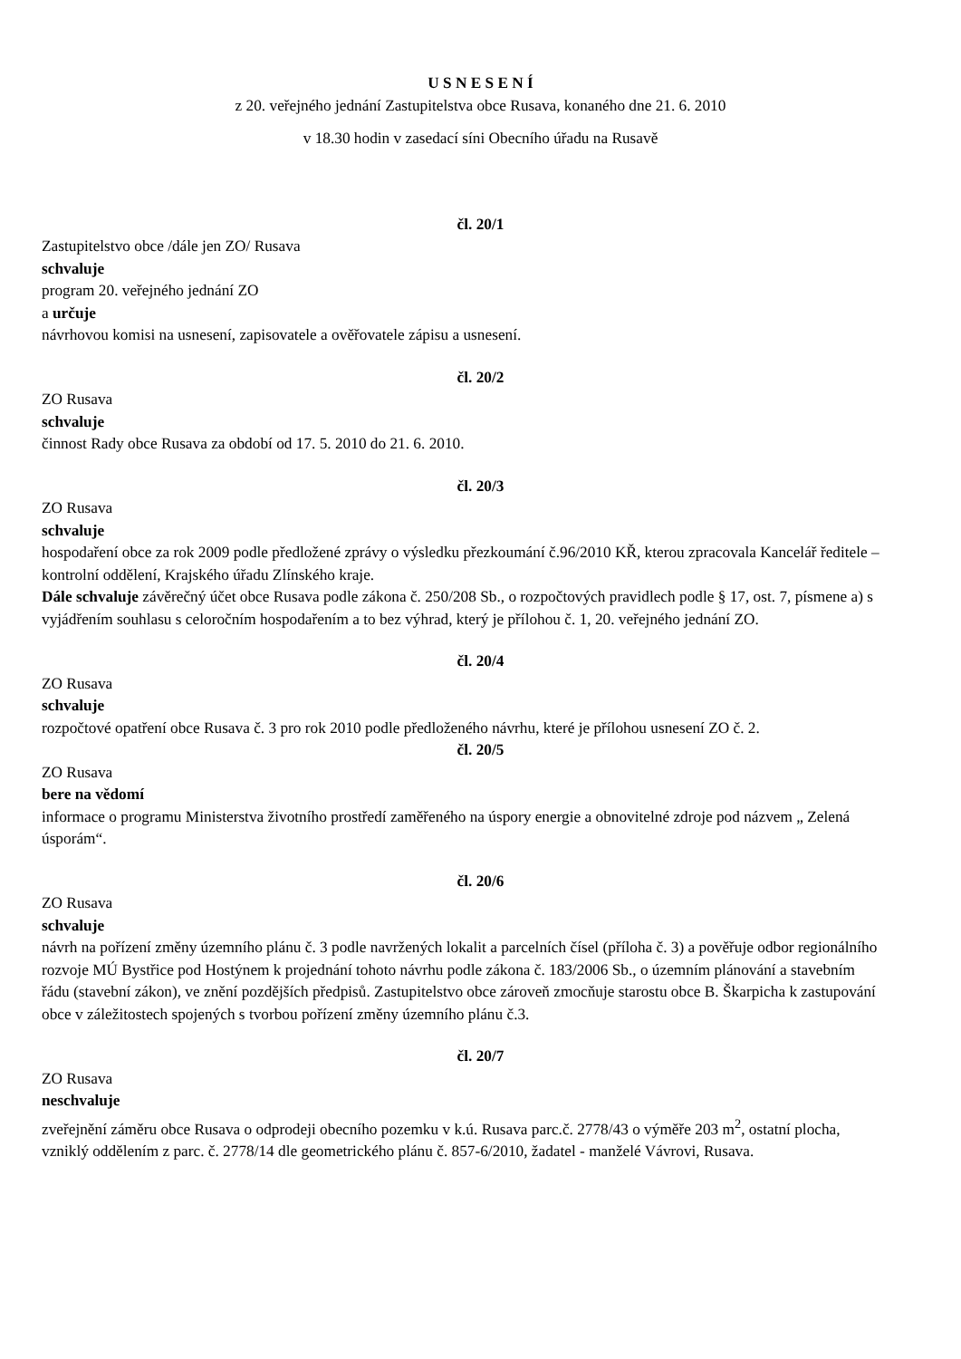U S N E S E N Í
z 20. veřejného jednání Zastupitelstva obce Rusava, konaného dne 21. 6. 2010
v 18.30 hodin v zasedací síni Obecního úřadu na Rusavě
čl. 20/1
Zastupitelstvo obce /dále jen ZO/ Rusava
schvaluje
program 20. veřejného jednání ZO
a určuje
návrhovou komisi na usnesení, zapisovatele a ověřovatele zápisu a usnesení.
čl. 20/2
ZO Rusava
schvaluje
činnost Rady obce Rusava za období od 17. 5. 2010 do 21. 6. 2010.
čl. 20/3
ZO Rusava
schvaluje
hospodaření obce za rok 2009 podle předložené zprávy o výsledku přezkoumání č.96/2010 KŘ, kterou zpracovala Kancelář ředitele – kontrolní oddělení, Krajského úřadu Zlínského kraje.
Dále schvaluje závěrečný účet obce Rusava podle zákona č. 250/208 Sb., o rozpočtových pravidlech podle § 17, ost. 7, písmene a) s vyjádřením souhlasu s celoročním hospodařením a to bez výhrad, který je přílohou č. 1, 20. veřejného jednání ZO.
čl. 20/4
ZO Rusava
schvaluje
rozpočtové opatření obce Rusava č. 3 pro rok 2010 podle předloženého návrhu, které je přílohou usnesení ZO č. 2.
čl. 20/5
ZO Rusava
bere na vědomí
informace o programu Ministerstva životního prostředí zaměřeného na úspory energie a obnovitelné zdroje pod názvem „ Zelená úsporám“.
čl. 20/6
ZO Rusava
schvaluje
návrh na pořízení změny územního plánu č. 3 podle navržených lokalit a parcelních čísel (příloha č. 3) a pověřuje odbor regionálního rozvoje MÚ Bystřice pod Hostýnem k projednání tohoto návrhu podle zákona č. 183/2006 Sb., o územním plánování a stavebním řádu (stavební zákon), ve znění pozdějších předpisů. Zastupitelstvo obce zároveň zmocňuje starostu obce B. Škarpicha k zastupování obce v záležitostech spojených s tvorbou pořízení změny územního plánu č.3.
čl. 20/7
ZO Rusava
neschvaluje
zveřejnění záměru obce Rusava o odprodeji obecního pozemku v k.ú. Rusava parc.č. 2778/43 o výměře 203 m<sup>2</sup>, ostatní plocha, vzniklý oddělením z parc. č. 2778/14 dle geometrického plánu č. 857-6/2010, žadatel - manželé Vávrovi, Rusava.